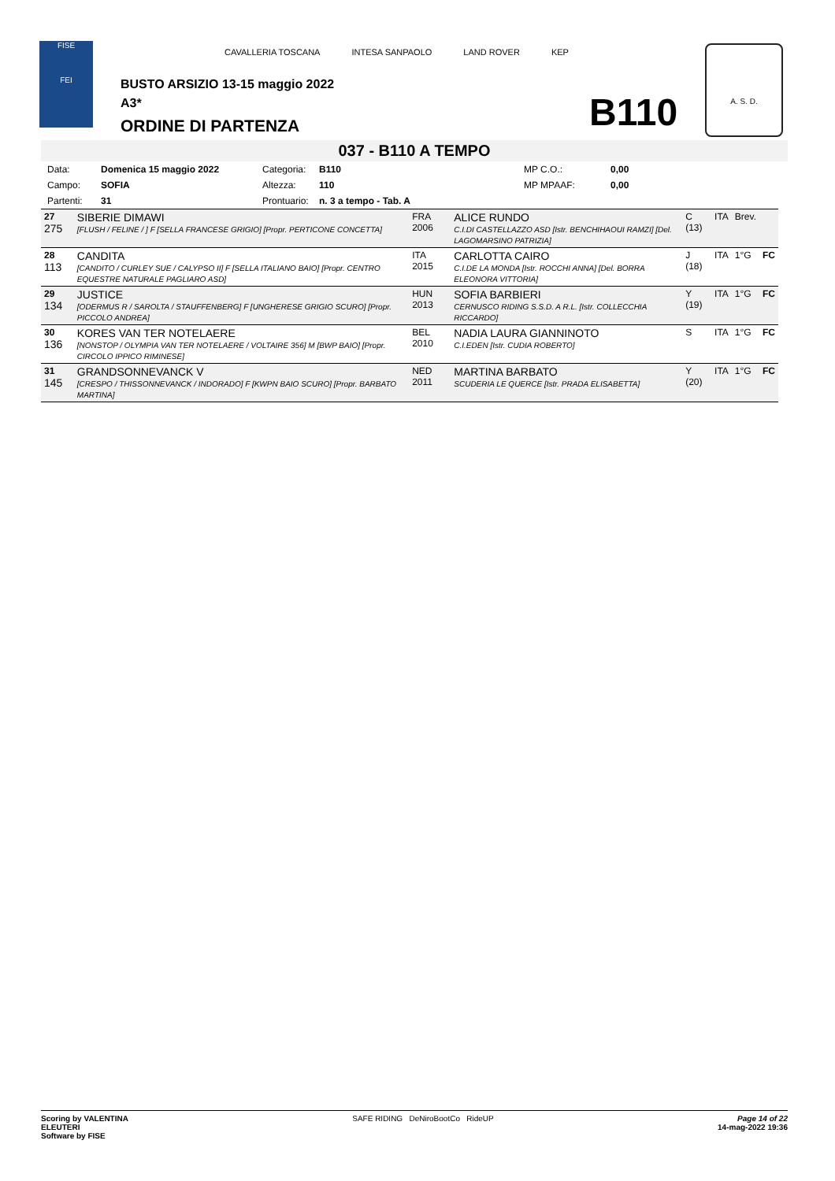FISE
FEI
CAVALLERIA TOSCANA INTESA SANPAOLO LAND ROVER KEP
BUSTO ARSIZIO 13-15 maggio 2022
A3*
ORDINE DI PARTENZA B110
A. S. D.
037 - B110 A TEMPO
| Data: | Domenica 15 maggio 2022 | Categoria: | B110 | MP C.O.: | 0,00 |
| Campo: | SOFIA | Altezza: | 110 | MP MPAAF: | 0,00 |
| Partenti: | 31 | Prontuario: | n. 3 a tempo - Tab. A | | |
| 27 275 | SIBERIE DIMAWI [FLUSH / FELINE / ] F [SELLA FRANCESE GRIGIO] [Propr. PERTICONE CONCETTA] | FRA 2006 | ALICE RUNDO C.I.DI CASTELLAZZO ASD [Istr. BENCHIHAOUI RAMZI] [Del. LAGOMARSINO PATRIZIA] | C (13) | ITA | Brev. | |
| 28 113 | CANDITA [CANDITO / CURLEY SUE / CALYPSO II] F [SELLA ITALIANO BAIO] [Propr. CENTRO EQUESTRE NATURALE PAGLIARO ASD] | ITA 2015 | CARLOTTA CAIRO C.I.DE LA MONDA [Istr. ROCCHI ANNA] [Del. BORRA ELEONORA VITTORIA] | J (18) | ITA | 1°G | FC |
| 29 134 | JUSTICE [ODERMUS R / SAROLTA / STAUFFENBERG] F [UNGHERESE GRIGIO SCURO] [Propr. PICCOLO ANDREA] | HUN 2013 | SOFIA BARBIERI CERNUSCO RIDING S.S.D. A R.L. [Istr. COLLECCHIA RICCARDO] | Y (19) | ITA | 1°G | FC |
| 30 136 | KORES VAN TER NOTELAERE [NONSTOP / OLYMPIA VAN TER NOTELAERE / VOLTAIRE 356] M [BWP BAIO] [Propr. CIRCOLO IPPICO RIMINESE] | BEL 2010 | NADIA LAURA GIANNINOTO C.I.EDEN [Istr. CUDIA ROBERTO] | S | ITA | 1°G | FC |
| 31 145 | GRANDSONNEVANCK V [CRESPO / THISSONNEVANCK / INDORADO] F [KWPN BAIO SCURO] [Propr. BARBATO MARTINA] | NED 2011 | MARTINA BARBATO SCUDERIA LE QUERCE [Istr. PRADA ELISABETTA] | Y (20) | ITA | 1°G | FC |
Scoring by VALENTINA
ELEUTERI
Software by FISE
SAFE RIDING DeNiroBootCo RideUP
Page 14 of 22
14-mag-2022 19:36